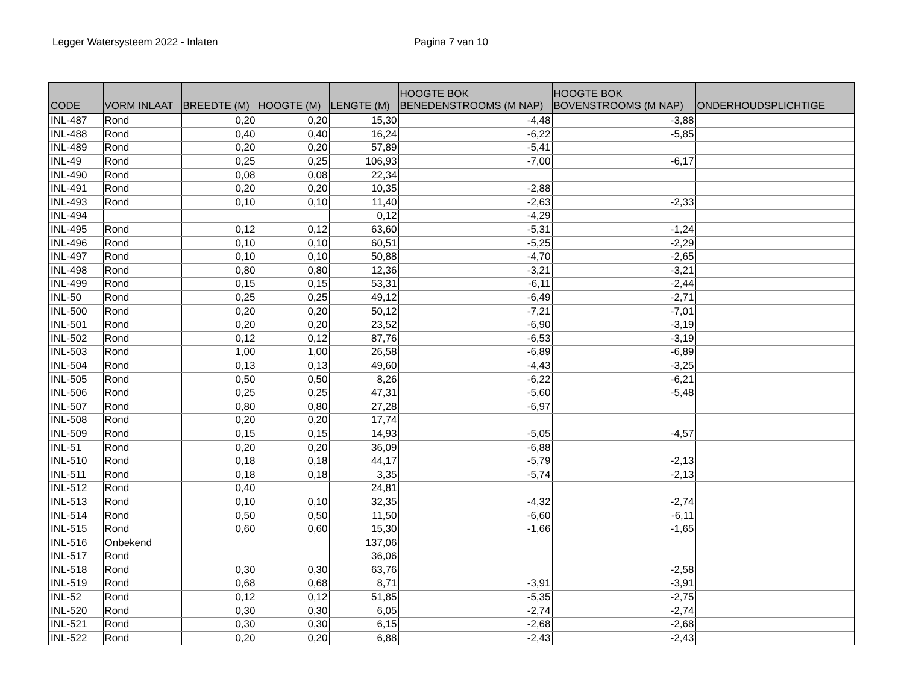Legger Watersysteem 2022 - Inlaten Pagina 7 van 10
| CODE | VORM INLAAT | BREEDTE (M) | HOOGTE (M) | LENGTE (M) | HOOGTE BOK BENEDENSTROOMS (M NAP) | HOOGTE BOK BOVENSTROOMS (M NAP) | ONDERHOUDSPLICHTIGE |
| --- | --- | --- | --- | --- | --- | --- | --- |
| INL-487 | Rond | 0,20 | 0,20 | 15,30 | -4,48 | -3,88 | |
| INL-488 | Rond | 0,40 | 0,40 | 16,24 | -6,22 | -5,85 | |
| INL-489 | Rond | 0,20 | 0,20 | 57,89 | -5,41 | | |
| INL-49 | Rond | 0,25 | 0,25 | 106,93 | -7,00 | -6,17 | |
| INL-490 | Rond | 0,08 | 0,08 | 22,34 | | | |
| INL-491 | Rond | 0,20 | 0,20 | 10,35 | -2,88 | | |
| INL-493 | Rond | 0,10 | 0,10 | 11,40 | -2,63 | -2,33 | |
| INL-494 | | | | 0,12 | -4,29 | | |
| INL-495 | Rond | 0,12 | 0,12 | 63,60 | -5,31 | -1,24 | |
| INL-496 | Rond | 0,10 | 0,10 | 60,51 | -5,25 | -2,29 | |
| INL-497 | Rond | 0,10 | 0,10 | 50,88 | -4,70 | -2,65 | |
| INL-498 | Rond | 0,80 | 0,80 | 12,36 | -3,21 | -3,21 | |
| INL-499 | Rond | 0,15 | 0,15 | 53,31 | -6,11 | -2,44 | |
| INL-50 | Rond | 0,25 | 0,25 | 49,12 | -6,49 | -2,71 | |
| INL-500 | Rond | 0,20 | 0,20 | 50,12 | -7,21 | -7,01 | |
| INL-501 | Rond | 0,20 | 0,20 | 23,52 | -6,90 | -3,19 | |
| INL-502 | Rond | 0,12 | 0,12 | 87,76 | -6,53 | -3,19 | |
| INL-503 | Rond | 1,00 | 1,00 | 26,58 | -6,89 | -6,89 | |
| INL-504 | Rond | 0,13 | 0,13 | 49,60 | -4,43 | -3,25 | |
| INL-505 | Rond | 0,50 | 0,50 | 8,26 | -6,22 | -6,21 | |
| INL-506 | Rond | 0,25 | 0,25 | 47,31 | -5,60 | -5,48 | |
| INL-507 | Rond | 0,80 | 0,80 | 27,28 | -6,97 | | |
| INL-508 | Rond | 0,20 | 0,20 | 17,74 | | | |
| INL-509 | Rond | 0,15 | 0,15 | 14,93 | -5,05 | -4,57 | |
| INL-51 | Rond | 0,20 | 0,20 | 36,09 | -6,88 | | |
| INL-510 | Rond | 0,18 | 0,18 | 44,17 | -5,79 | -2,13 | |
| INL-511 | Rond | 0,18 | 0,18 | 3,35 | -5,74 | -2,13 | |
| INL-512 | Rond | 0,40 | | 24,81 | | | |
| INL-513 | Rond | 0,10 | 0,10 | 32,35 | -4,32 | -2,74 | |
| INL-514 | Rond | 0,50 | 0,50 | 11,50 | -6,60 | -6,11 | |
| INL-515 | Rond | 0,60 | 0,60 | 15,30 | -1,66 | -1,65 | |
| INL-516 | Onbekend | | | 137,06 | | | |
| INL-517 | Rond | | | 36,06 | | | |
| INL-518 | Rond | 0,30 | 0,30 | 63,76 | | -2,58 | |
| INL-519 | Rond | 0,68 | 0,68 | 8,71 | -3,91 | -3,91 | |
| INL-52 | Rond | 0,12 | 0,12 | 51,85 | -5,35 | -2,75 | |
| INL-520 | Rond | 0,30 | 0,30 | 6,05 | -2,74 | -2,74 | |
| INL-521 | Rond | 0,30 | 0,30 | 6,15 | -2,68 | -2,68 | |
| INL-522 | Rond | 0,20 | 0,20 | 6,88 | -2,43 | -2,43 | |